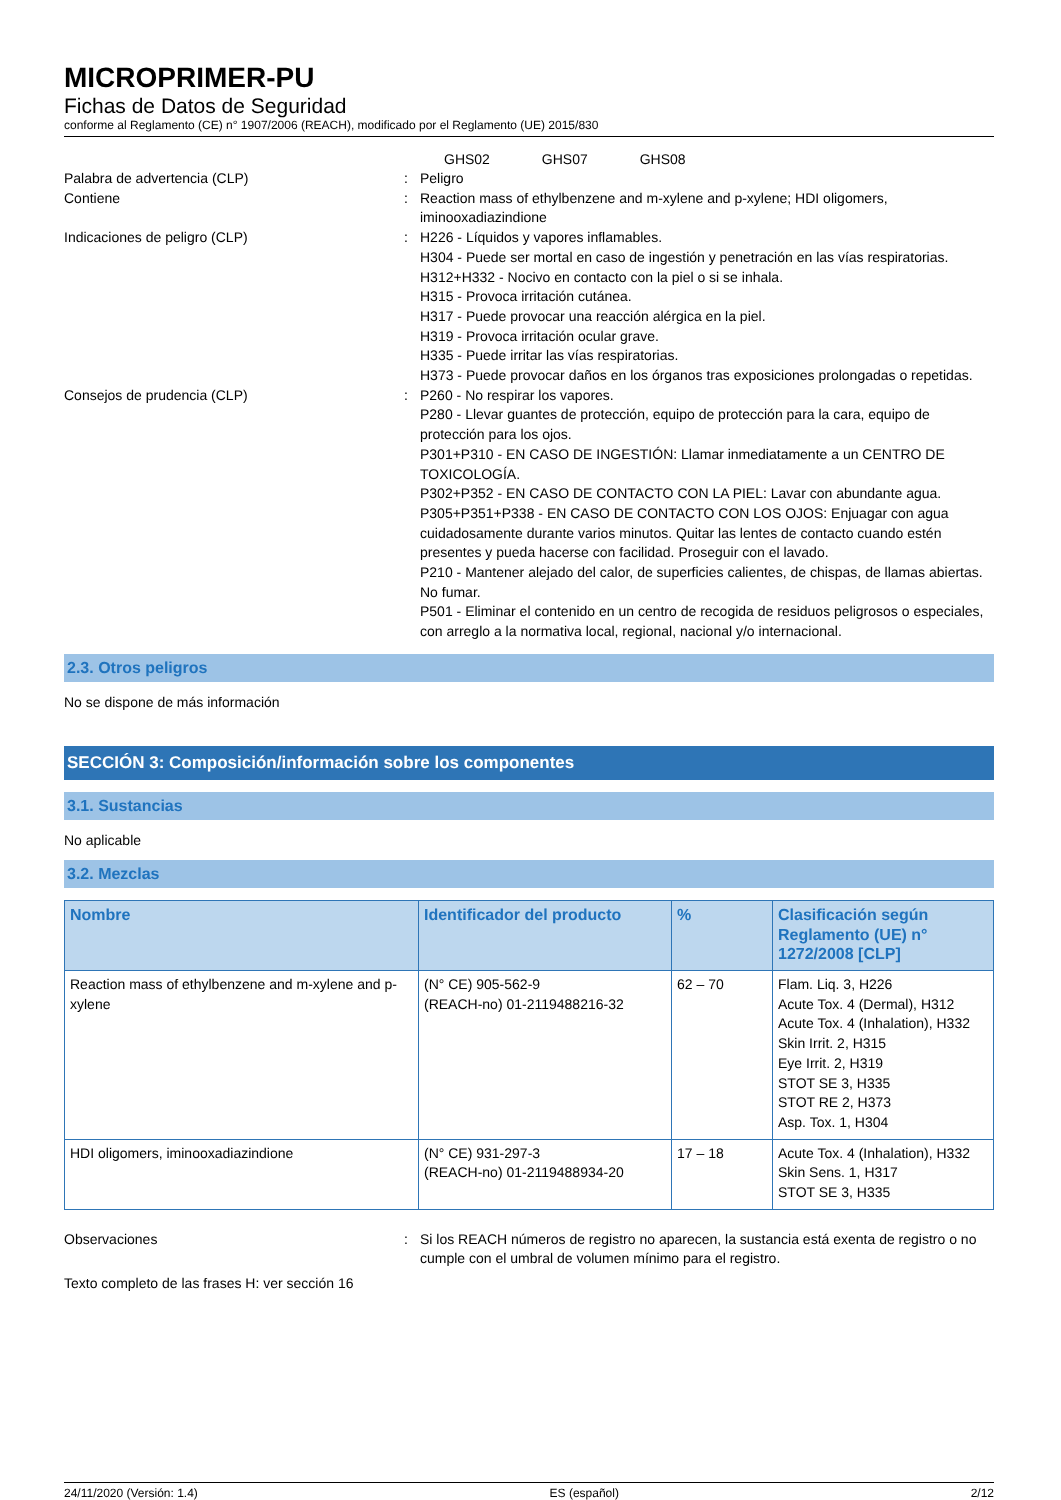MICROPRIMER-PU
Fichas de Datos de Seguridad
conforme al Reglamento (CE) n° 1907/2006 (REACH), modificado por el Reglamento (UE) 2015/830
GHS02 GHS07 GHS08
Palabra de advertencia (CLP) : Peligro
Contiene : Reaction mass of ethylbenzene and m-xylene and p-xylene; HDI oligomers, iminooxadiazindione
Indicaciones de peligro (CLP) : H226 - Líquidos y vapores inflamables.
H304 - Puede ser mortal en caso de ingestión y penetración en las vías respiratorias.
H312+H332 - Nocivo en contacto con la piel o si se inhala.
H315 - Provoca irritación cutánea.
H317 - Puede provocar una reacción alérgica en la piel.
H319 - Provoca irritación ocular grave.
H335 - Puede irritar las vías respiratorias.
H373 - Puede provocar daños en los órganos tras exposiciones prolongadas o repetidas.
Consejos de prudencia (CLP) : P260 - No respirar los vapores.
P280 - Llevar guantes de protección, equipo de protección para la cara, equipo de protección para los ojos.
P301+P310 - EN CASO DE INGESTIÓN: Llamar inmediatamente a un CENTRO DE TOXICOLOGÍA.
P302+P352 - EN CASO DE CONTACTO CON LA PIEL: Lavar con abundante agua.
P305+P351+P338 - EN CASO DE CONTACTO CON LOS OJOS: Enjuagar con agua cuidadosamente durante varios minutos. Quitar las lentes de contacto cuando estén presentes y pueda hacerse con facilidad. Proseguir con el lavado.
P210 - Mantener alejado del calor, de superficies calientes, de chispas, de llamas abiertas. No fumar.
P501 - Eliminar el contenido en un centro de recogida de residuos peligrosos o especiales, con arreglo a la normativa local, regional, nacional y/o internacional.
2.3. Otros peligros
No se dispone de más información
SECCIÓN 3: Composición/información sobre los componentes
3.1. Sustancias
No aplicable
3.2. Mezclas
| Nombre | Identificador del producto | % | Clasificación según Reglamento (UE) n° 1272/2008 [CLP] |
| --- | --- | --- | --- |
| Reaction mass of ethylbenzene and m-xylene and p-xylene | (N° CE) 905-562-9 (REACH-no) 01-2119488216-32 | 62 – 70 | Flam. Liq. 3, H226 Acute Tox. 4 (Dermal), H312 Acute Tox. 4 (Inhalation), H332 Skin Irrit. 2, H315 Eye Irrit. 2, H319 STOT SE 3, H335 STOT RE 2, H373 Asp. Tox. 1, H304 |
| HDI oligomers, iminooxadiazindione | (N° CE) 931-297-3 (REACH-no) 01-2119488934-20 | 17 – 18 | Acute Tox. 4 (Inhalation), H332 Skin Sens. 1, H317 STOT SE 3, H335 |
Observaciones : Si los REACH números de registro no aparecen, la sustancia está exenta de registro o no cumple con el umbral de volumen mínimo para el registro.
Texto completo de las frases H: ver sección 16
24/11/2020 (Versión: 1.4) ES (español) 2/12